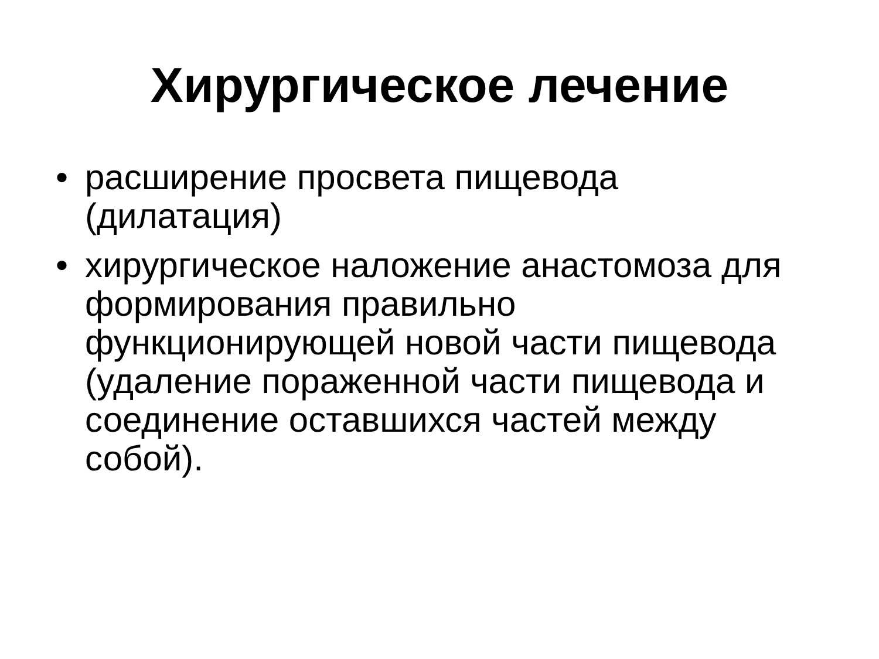Хирургическое лечение
• расширение просвета пищевода (дилатация)
• хирургическое наложение анастомоза для формирования правильно функционирующей новой части пищевода (удаление пораженной части пищевода и соединение оставшихся частей между собой).